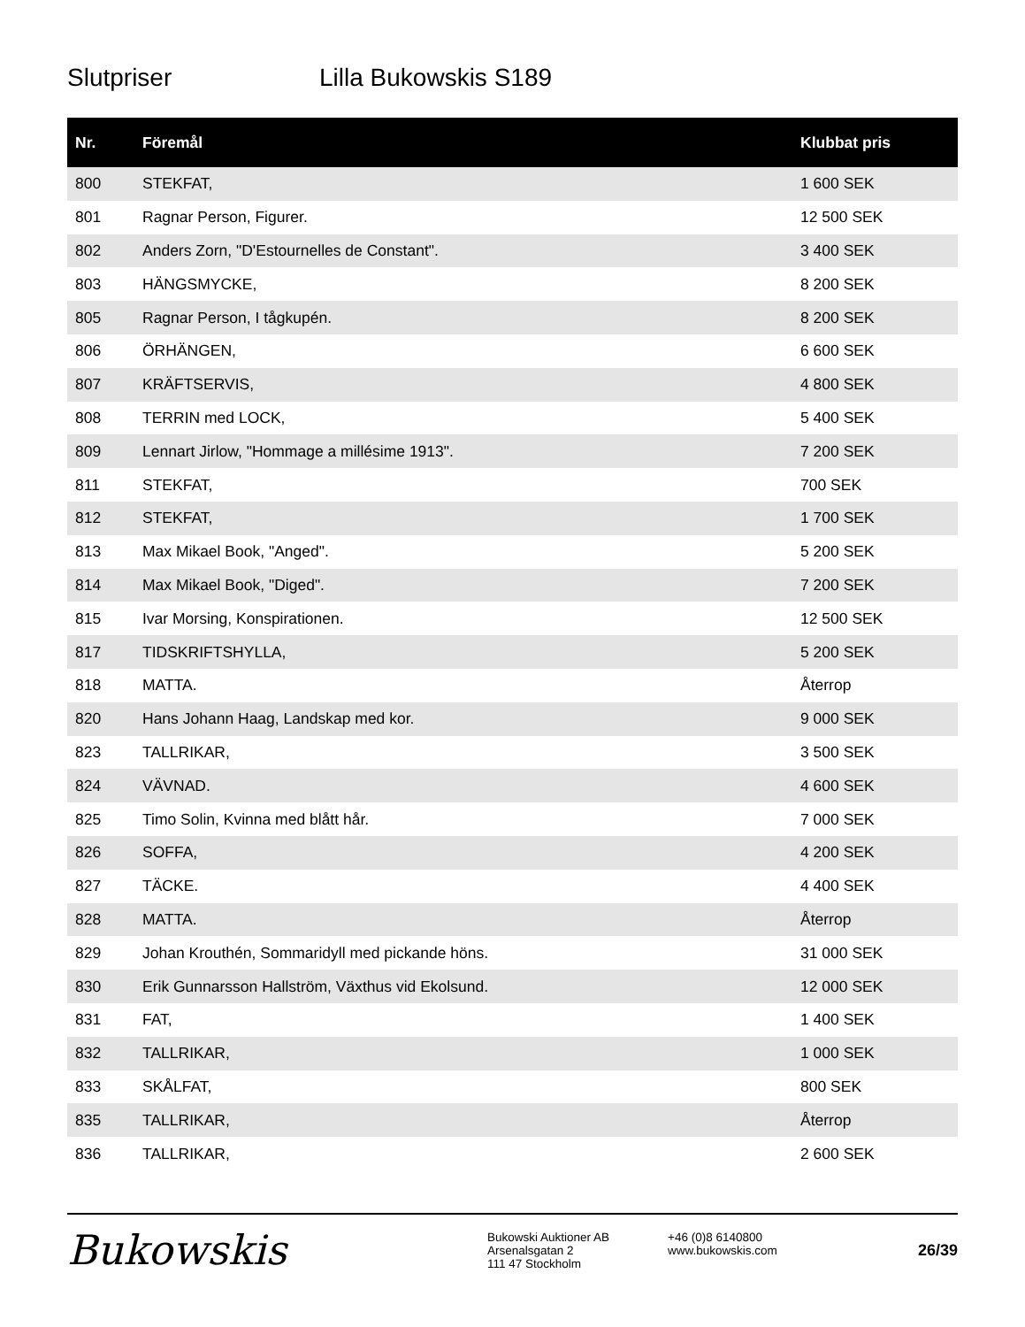Slutpriser Lilla Bukowskis S189
| Nr. | Föremål | Klubbat pris |
| --- | --- | --- |
| 800 | STEKFAT, | 1 600 SEK |
| 801 | Ragnar Person, Figurer. | 12 500 SEK |
| 802 | Anders Zorn, "D'Estournelles de Constant". | 3 400 SEK |
| 803 | HÄNGSMYCKE, | 8 200 SEK |
| 805 | Ragnar Person, I tågkupén. | 8 200 SEK |
| 806 | ÖRHÄNGEN, | 6 600 SEK |
| 807 | KRÄFTSERVIS, | 4 800 SEK |
| 808 | TERRIN med LOCK, | 5 400 SEK |
| 809 | Lennart Jirlow, "Hommage a millésime 1913". | 7 200 SEK |
| 811 | STEKFAT, | 700 SEK |
| 812 | STEKFAT, | 1 700 SEK |
| 813 | Max Mikael Book, "Anged". | 5 200 SEK |
| 814 | Max Mikael Book, "Diged". | 7 200 SEK |
| 815 | Ivar Morsing, Konspirationen. | 12 500 SEK |
| 817 | TIDSKRIFTSHYLLA, | 5 200 SEK |
| 818 | MATTA. | Återrop |
| 820 | Hans Johann Haag, Landskap med kor. | 9 000 SEK |
| 823 | TALLRIKAR, | 3 500 SEK |
| 824 | VÄVNAD. | 4 600 SEK |
| 825 | Timo Solin, Kvinna med blått hår. | 7 000 SEK |
| 826 | SOFFA, | 4 200 SEK |
| 827 | TÄCKE. | 4 400 SEK |
| 828 | MATTA. | Återrop |
| 829 | Johan Krouthén, Sommaridyll med pickande höns. | 31 000 SEK |
| 830 | Erik Gunnarsson Hallström, Växthus vid Ekolsund. | 12 000 SEK |
| 831 | FAT, | 1 400 SEK |
| 832 | TALLRIKAR, | 1 000 SEK |
| 833 | SKÅLFAT, | 800 SEK |
| 835 | TALLRIKAR, | Återrop |
| 836 | TALLRIKAR, | 2 600 SEK |
Bukowskis
Bukowski Auktioner AB
Arsenalsgatan 2
111 47 Stockholm
+46 (0)8 6140800
www.bukowskis.com
26/39